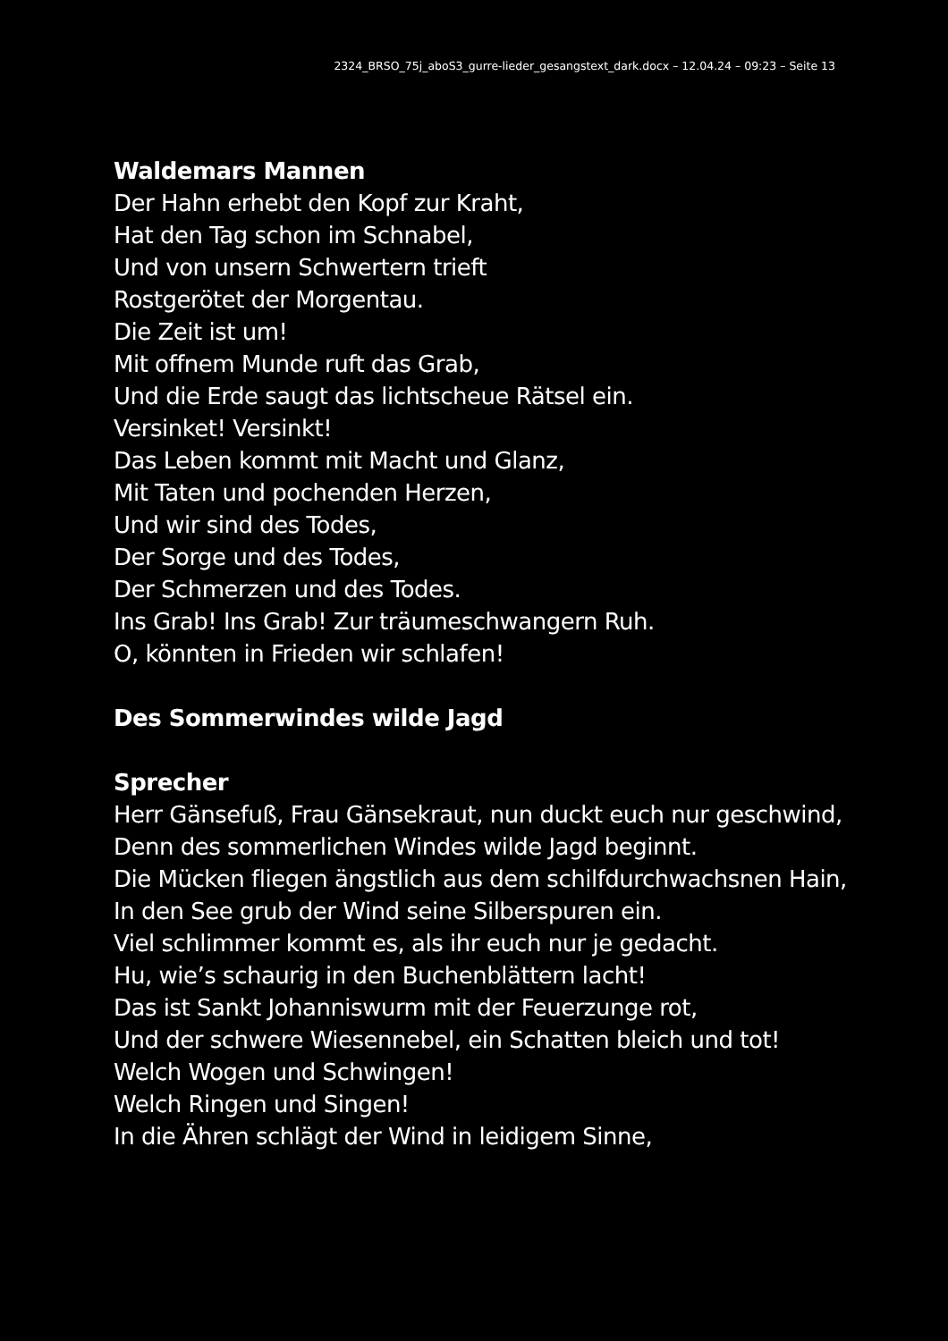2324_BRSO_75j_aboS3_gurre-lieder_gesangstext_dark.docx – 12.04.24 – 09:23 – Seite 13
Waldemars Mannen
Der Hahn erhebt den Kopf zur Kraht,
Hat den Tag schon im Schnabel,
Und von unsern Schwertern trieft
Rostgerötet der Morgentau.
Die Zeit ist um!
Mit offnem Munde ruft das Grab,
Und die Erde saugt das lichtscheue Rätsel ein.
Versinket! Versinkt!
Das Leben kommt mit Macht und Glanz,
Mit Taten und pochenden Herzen,
Und wir sind des Todes,
Der Sorge und des Todes,
Der Schmerzen und des Todes.
Ins Grab! Ins Grab! Zur träumeschwangern Ruh.
O, könnten in Frieden wir schlafen!
Des Sommerwindes wilde Jagd
Sprecher
Herr Gänsefuß, Frau Gänsekraut, nun duckt euch nur geschwind,
Denn des sommerlichen Windes wilde Jagd beginnt.
Die Mücken fliegen ängstlich aus dem schilfdurchwachsnen Hain,
In den See grub der Wind seine Silberspuren ein.
Viel schlimmer kommt es, als ihr euch nur je gedacht.
Hu, wie’s schaurig in den Buchenblättern lacht!
Das ist Sankt Johanniswurm mit der Feuerzunge rot,
Und der schwere Wiesennebel, ein Schatten bleich und tot!
Welch Wogen und Schwingen!
Welch Ringen und Singen!
In die Ähren schlägt der Wind in leidigem Sinne,